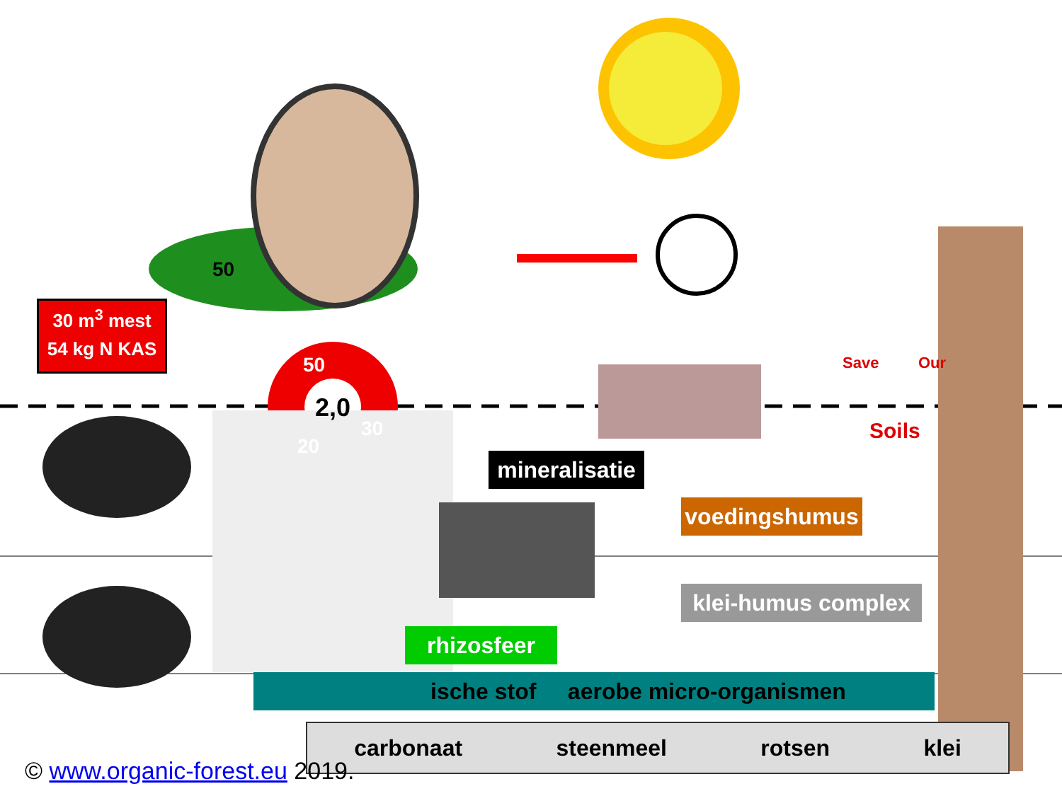30 m<sup>3</sup> mest
54 kg N KAS
50
50
2,0
20
30
mineralisatie
voedingshumus
klei-humus complex
rhizosfeer
ische stof aerobe micro-organismen
carbonaat steenmeel rotsen klei
Save Our
Soils
© www.organic-forest.eu 2019.